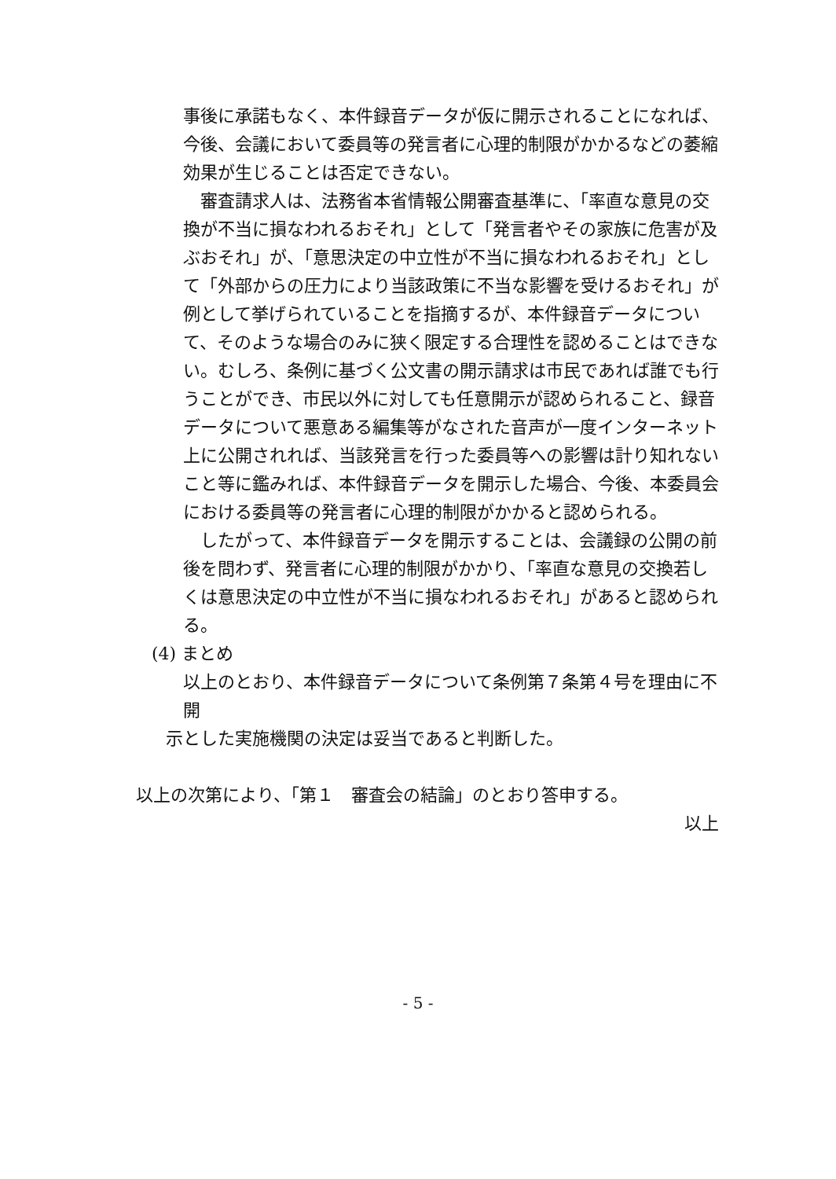事後に承諾もなく、本件録音データが仮に開示されることになれば、今後、会議において委員等の発言者に心理的制限がかかるなどの萎縮効果が生じることは否定できない。
審査請求人は、法務省本省情報公開審査基準に、「率直な意見の交換が不当に損なわれるおそれ」として「発言者やその家族に危害が及ぶおそれ」が、「意思決定の中立性が不当に損なわれるおそれ」として「外部からの圧力により当該政策に不当な影響を受けるおそれ」が例として挙げられていることを指摘するが、本件録音データについて、そのような場合のみに狭く限定する合理性を認めることはできない。むしろ、条例に基づく公文書の開示請求は市民であれば誰でも行うことができ、市民以外に対しても任意開示が認められること、録音データについて悪意ある編集等がなされた音声が一度インターネット上に公開されれば、当該発言を行った委員等への影響は計り知れないこと等に鑑みれば、本件録音データを開示した場合、今後、本委員会における委員等の発言者に心理的制限がかかると認められる。
したがって、本件録音データを開示することは、会議録の公開の前後を問わず、発言者に心理的制限がかかり、「率直な意見の交換若しくは意思決定の中立性が不当に損なわれるおそれ」があると認められる。
(4) まとめ
以上のとおり、本件録音データについて条例第７条第４号を理由に不開
示とした実施機関の決定は妥当であると判断した。
以上の次第により、「第１　審査会の結論」のとおり答申する。
以上
- 5 -